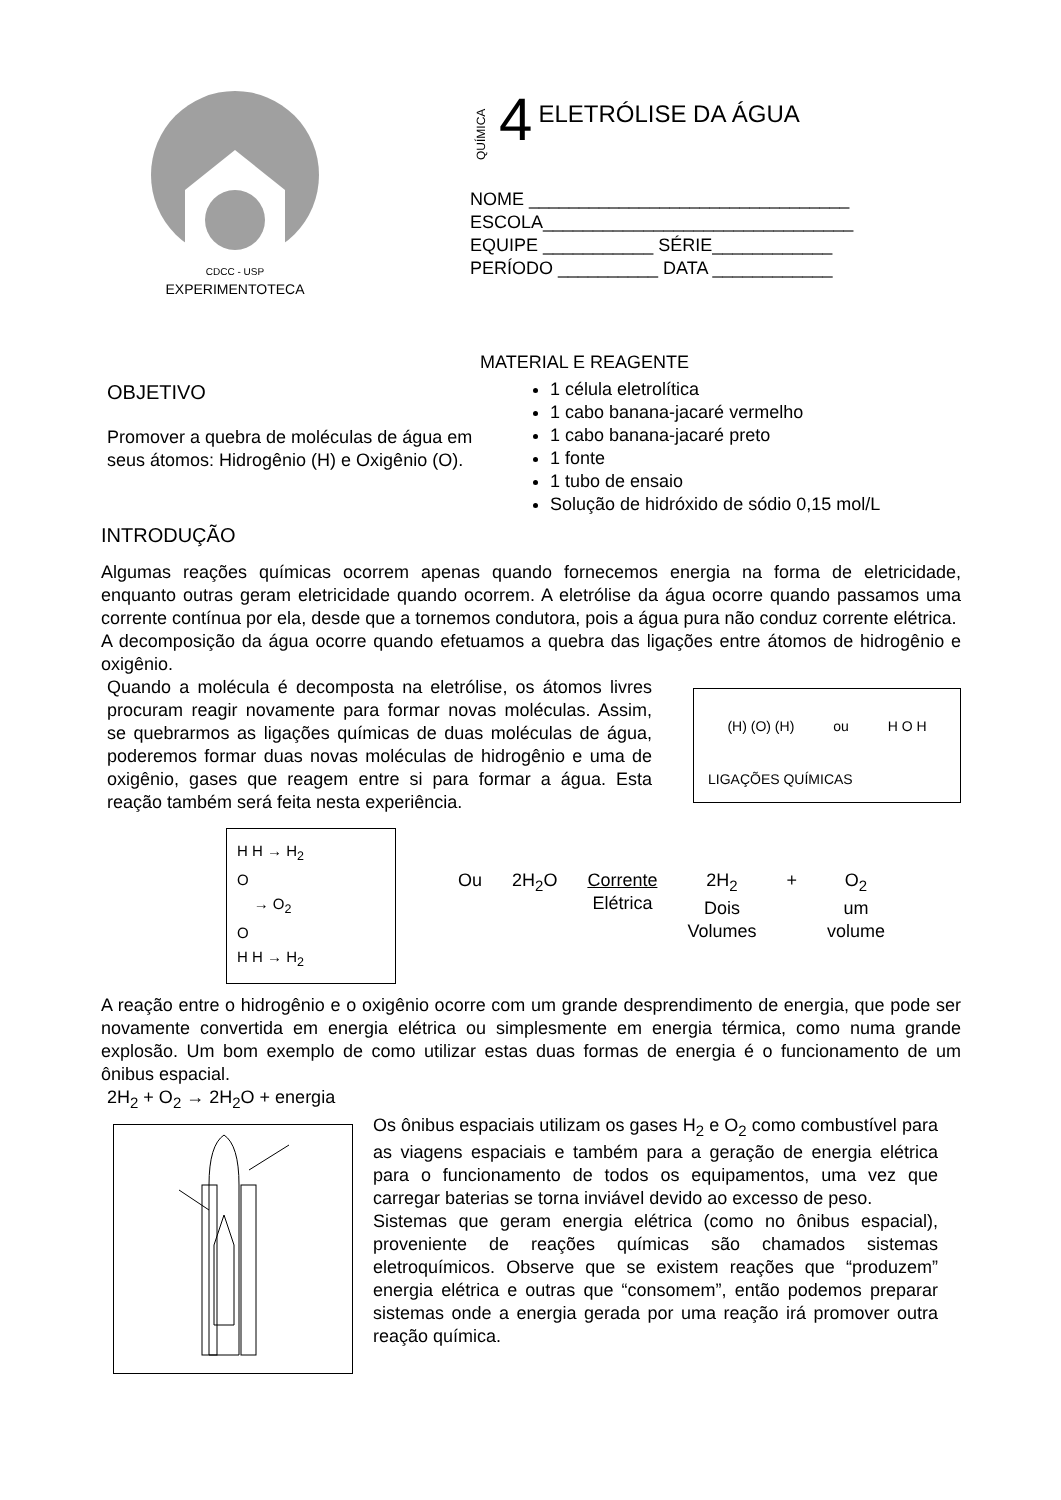CDCC - USP
EXPERIMENTOTECA
QUÍMICA 4 ELETRÓLISE DA ÁGUA
NOME ________________________________
ESCOLA_______________________________
EQUIPE ___________ SÉRIE____________
PERÍODO __________ DATA ____________
OBJETIVO
Promover a quebra de moléculas de água em seus átomos: Hidrogênio (H) e Oxigênio (O).
MATERIAL E REAGENTE
1 célula eletrolítica
1 cabo banana-jacaré vermelho
1 cabo banana-jacaré preto
1 fonte
1 tubo de ensaio
Solução de hidróxido de sódio 0,15 mol/L
INTRODUÇÃO
Algumas reações químicas ocorrem apenas quando fornecemos energia na forma de eletricidade, enquanto outras geram eletricidade quando ocorrem. A eletrólise da água ocorre quando passamos uma corrente contínua por ela, desde que a tornemos condutora, pois a água pura não conduz corrente elétrica.
A decomposição da água ocorre quando efetuamos a quebra das ligações entre átomos de hidrogênio e oxigênio.
Quando a molécula é decomposta na eletrólise, os átomos livres procuram reagir novamente para formar novas moléculas. Assim, se quebrarmos as ligações químicas de duas moléculas de água, poderemos formar duas novas moléculas de hidrogênio e uma de oxigênio, gases que reagem entre si para formar a água. Esta reação também será feita nesta experiência.
(H) (O) (H) ou H O H
LIGAÇÕES QUÍMICAS
H H → H<sub>2</sub>
O
→ O<sub>2</sub>
O
H H → H<sub>2</sub>
Ou 2H<sub>2</sub>O Corrente
Elétrica 2H<sub>2</sub>
Dois
Volumes + O<sub>2</sub>
um
volume
A reação entre o hidrogênio e o oxigênio ocorre com um grande desprendimento de energia, que pode ser novamente convertida em energia elétrica ou simplesmente em energia térmica, como numa grande explosão. Um bom exemplo de como utilizar estas duas formas de energia é o funcionamento de um ônibus espacial.
2H<sub>2</sub> + O<sub>2</sub> → 2H<sub>2</sub>O + energia
Os ônibus espaciais utilizam os gases H<sub>2</sub> e O<sub>2</sub> como combustível para as viagens espaciais e também para a geração de energia elétrica para o funcionamento de todos os equipamentos, uma vez que carregar baterias se torna inviável devido ao excesso de peso.
Sistemas que geram energia elétrica (como no ônibus espacial), proveniente de reações químicas são chamados sistemas eletroquímicos. Observe que se existem reações que “produzem” energia elétrica e outras que “consomem”, então podemos preparar sistemas onde a energia gerada por uma reação irá promover outra reação química.